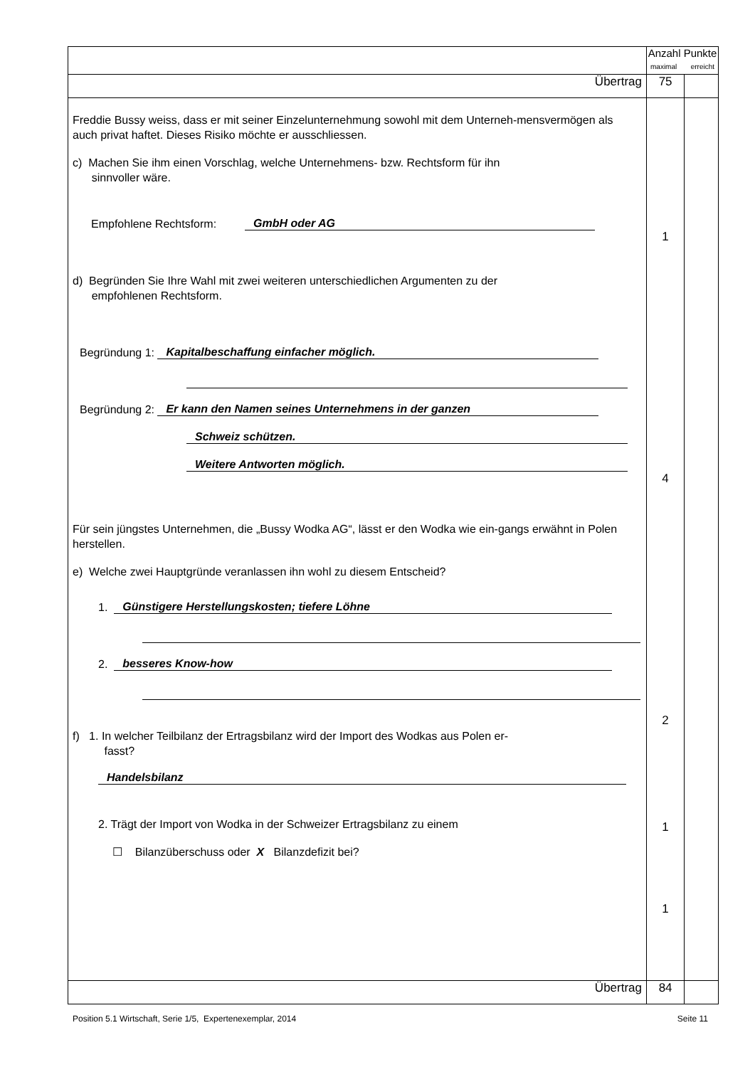| | Anzahl Punkte maximal erreicht | |
| Übertrag | 75 | |
| Freddie Bussy weiss, dass er mit seiner Einzelunternehmung sowohl mit dem Unterneh-mensvermögen als auch privat haftet. Dieses Risiko möchte er ausschliessen. c) Machen Sie ihm einen Vorschlag, welche Unternehmens- bzw. Rechtsform für ihn sinnvoller wäre. Empfohlene Rechtsform: GmbH oder AG d) Begründen Sie Ihre Wahl mit zwei weiteren unterschiedlichen Argumenten zu der empfohlenen Rechtsform. Begründung 1: Kapitalbeschaffung einfacher möglich. Begründung 2: Er kann den Namen seines Unternehmens in der ganzen Schweiz schützen. Weitere Antworten möglich. Für sein jüngstes Unternehmen, die „Bussy Wodka AG“, lässt er den Wodka wie ein-gangs erwähnt in Polen herstellen. e) Welche zwei Hauptgründe veranlassen ihn wohl zu diesem Entscheid? 1. Günstigere Herstellungskosten; tiefere Löhne 2. besseres Know-how f) 1. In welcher Teilbilanz der Ertragsbilanz wird der Import des Wodkas aus Polen er- fasst? Handelsbilanz 2. Trägt der Import von Wodka in der Schweizer Ertragsbilanz zu einem ☐ Bilanzüberschuss oder X Bilanzdefizit bei? | 1 4 2 1 1 | |
| Übertrag | 84 | |
Position 5.1 Wirtschaft, Serie 1/5, Expertenexemplar, 2014 Seite 11